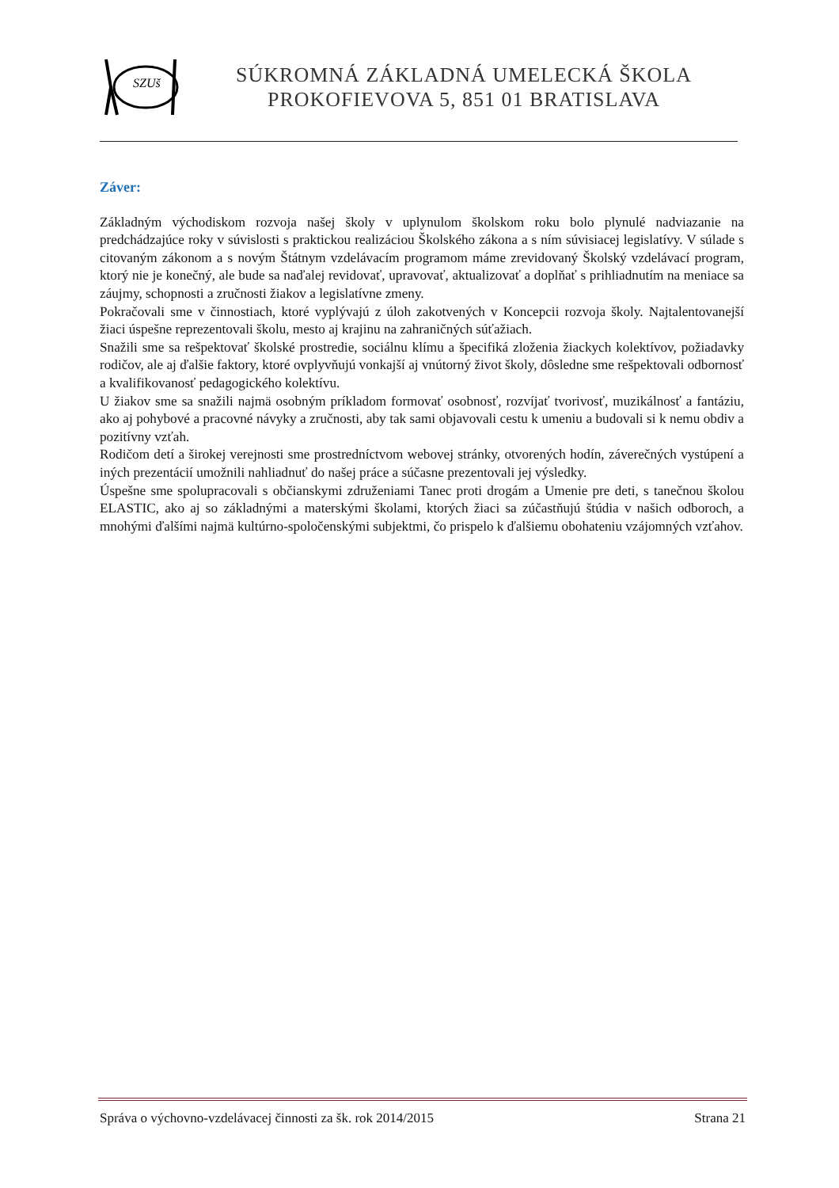SZUš
SÚKROMNÁ ZÁKLADNÁ UMELECKÁ ŠKOLA
PROKOFIEVOVA 5, 851 01 BRATISLAVA
Záver:
Základným východiskom rozvoja našej školy v uplynulom školskom roku bolo plynulé nadviazanie na predchádzajúce roky v súvislosti s praktickou realizáciou Školského zákona a s ním súvisiacej legislatívy. V súlade s citovaným zákonom a s novým Štátnym vzdelávacím programom máme zrevidovaný Školský vzdelávací program, ktorý nie je konečný, ale bude sa naďalej revidovať, upravovať, aktualizovať a doplňať s prihliadnutím na meniace sa záujmy, schopnosti a zručnosti žiakov a legislatívne zmeny.
Pokračovali sme v činnostiach, ktoré vyplývajú z úloh zakotvených v Koncepcii rozvoja školy. Najtalentovanejší žiaci úspešne reprezentovali školu, mesto aj krajinu na zahraničných súťažiach.
Snažili sme sa rešpektovať školské prostredie, sociálnu klímu a špecifiká zloženia žiackych kolektívov, požiadavky rodičov, ale aj ďalšie faktory, ktoré ovplyvňujú vonkajší aj vnútorný život školy, dôsledne sme rešpektovali odbornosť a kvalifikovanosť pedagogického kolektívu.
U žiakov sme sa snažili najmä osobným príkladom formovať osobnosť, rozvíjať tvorivosť, muzikálnosť a fantáziu, ako aj pohybové a pracovné návyky a zručnosti, aby tak sami objavovali cestu k umeniu a budovali si k nemu obdiv a pozitívny vzťah.
Rodičom detí a širokej verejnosti sme prostredníctvom webovej stránky, otvorených hodín, záverečných vystúpení a iných prezentácií umožnili nahliadnuť do našej práce a súčasne prezentovali jej výsledky.
Úspešne sme spolupracovali s občianskymi združeniami Tanec proti drogám a Umenie pre deti, s tanečnou školou ELASTIC, ako aj so základnými a materskými školami, ktorých žiaci sa zúčastňujú štúdia v našich odboroch, a mnohými ďalšími najmä kultúrno-spoločenskými subjektmi, čo prispelo k ďalšiemu obohateniu vzájomných vzťahov.
Správa o výchovno-vzdelávacej činnosti za šk. rok 2014/2015 Strana 21